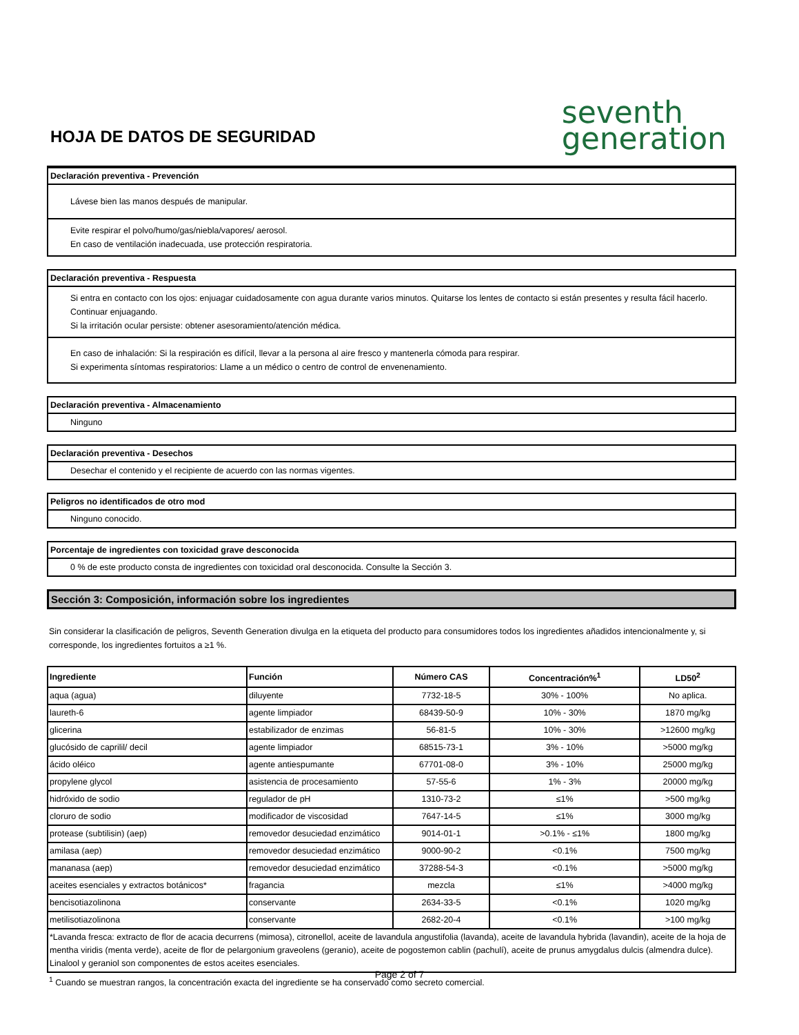HOJA DE DATOS DE SEGURIDAD
seventh
generation
Declaración preventiva - Prevención
Lávese bien las manos después de manipular.
Evite respirar el polvo/humo/gas/niebla/vapores/ aerosol.
En caso de ventilación inadecuada, use protección respiratoria.
Declaración preventiva - Respuesta
Si entra en contacto con los ojos: enjuagar cuidadosamente con agua durante varios minutos. Quitarse los lentes de contacto si están presentes y resulta fácil hacerlo. Continuar enjuagando.
Si la irritación ocular persiste: obtener asesoramiento/atención médica.
En caso de inhalación: Si la respiración es difícil, llevar a la persona al aire fresco y mantenerla cómoda para respirar.
Si experimenta síntomas respiratorios: Llame a un médico o centro de control de envenenamiento.
Declaración preventiva - Almacenamiento
Ninguno
Declaración preventiva - Desechos
Desechar el contenido y el recipiente de acuerdo con las normas vigentes.
Peligros no identificados de otro mod
Ninguno conocido.
Porcentaje de ingredientes con toxicidad grave desconocida
0 % de este producto consta de ingredientes con toxicidad oral desconocida. Consulte la Sección 3.
Sección 3: Composición, información sobre los ingredientes
Sin considerar la clasificación de peligros, Seventh Generation divulga en la etiqueta del producto para consumidores todos los ingredientes añadidos intencionalmente y, si corresponde, los ingredientes fortuitos a ≥1 %.
| Ingrediente | Función | Número CAS | Concentración%<sup>1</sup> | LD50<sup>2</sup> |
| --- | --- | --- | --- | --- |
| aqua (agua) | diluyente | 7732-18-5 | 30% - 100% | No aplica. |
| laureth-6 | agente limpiador | 68439-50-9 | 10% - 30% | 1870 mg/kg |
| glicerina | estabilizador de enzimas | 56-81-5 | 10% - 30% | >12600 mg/kg |
| glucósido de caprilil/ decil | agente limpiador | 68515-73-1 | 3% - 10% | >5000 mg/kg |
| ácido oléico | agente antiespumante | 67701-08-0 | 3% - 10% | 25000 mg/kg |
| propylene glycol | asistencia de procesamiento | 57-55-6 | 1% - 3% | 20000 mg/kg |
| hidróxido de sodio | regulador de pH | 1310-73-2 | ≤1% | >500 mg/kg |
| cloruro de sodio | modificador de viscosidad | 7647-14-5 | ≤1% | 3000 mg/kg |
| protease (subtilisin) (aep) | removedor desuciedad enzimático | 9014-01-1 | >0.1% - ≤1% | 1800 mg/kg |
| amilasa (aep) | removedor desuciedad enzimático | 9000-90-2 | <0.1% | 7500 mg/kg |
| mananasa (aep) | removedor desuciedad enzimático | 37288-54-3 | <0.1% | >5000 mg/kg |
| aceites esenciales y extractos botánicos* | fragancia | mezcla | ≤1% | >4000 mg/kg |
| bencisotiazolinona | conservante | 2634-33-5 | <0.1% | 1020 mg/kg |
| metilisotiazolinona | conservante | 2682-20-4 | <0.1% | >100 mg/kg |
| *Lavanda fresca: extracto de flor de acacia decurrens (mimosa), citronellol, aceite de lavandula angustifolia (lavanda), aceite de lavandula hybrida (lavandin), aceite de la hoja de mentha viridis (menta verde), aceite de flor de pelargonium graveolens (geranio), aceite de pogostemon cablin (pachulí), aceite de prunus amygdalus dulcis (almendra dulce). Linalool y geraniol son componentes de estos aceites esenciales. | | | | |
<sup>1</sup> Cuando se muestran rangos, la concentración exacta del ingrediente se ha conservado como secreto comercial.
Page 2 of 7